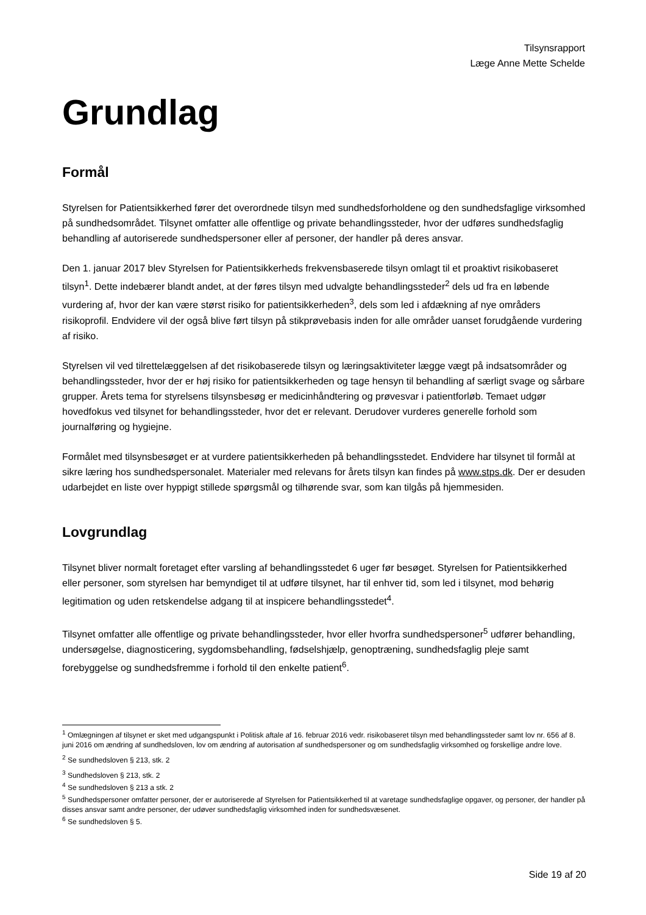Tilsynsrapport
Læge Anne Mette Schelde
Grundlag
Formål
Styrelsen for Patientsikkerhed fører det overordnede tilsyn med sundhedsforholdene og den sundhedsfaglige virksomhed på sundhedsområdet. Tilsynet omfatter alle offentlige og private behandlingssteder, hvor der udføres sundhedsfaglig behandling af autoriserede sundhedspersoner eller af personer, der handler på deres ansvar.
Den 1. januar 2017 blev Styrelsen for Patientsikkerheds frekvensbaserede tilsyn omlagt til et proaktivt risikobaseret tilsyn<sup>1</sup>. Dette indebærer blandt andet, at der føres tilsyn med udvalgte behandlingssteder<sup>2</sup> dels ud fra en løbende vurdering af, hvor der kan være størst risiko for patientsikkerheden<sup>3</sup>, dels som led i afdækning af nye områders risikoprofil. Endvidere vil der også blive ført tilsyn på stikprøvebasis inden for alle områder uanset forudgående vurdering af risiko.
Styrelsen vil ved tilrettelæggelsen af det risikobaserede tilsyn og læringsaktiviteter lægge vægt på indsatsområder og behandlingssteder, hvor der er høj risiko for patientsikkerheden og tage hensyn til behandling af særligt svage og sårbare grupper. Årets tema for styrelsens tilsynsbesøg er medicinhåndtering og prøvesvar i patientforløb. Temaet udgør hovedfokus ved tilsynet for behandlingssteder, hvor det er relevant. Derudover vurderes generelle forhold som journalføring og hygiejne.
Formålet med tilsynsbesøget er at vurdere patientsikkerheden på behandlingsstedet. Endvidere har tilsynet til formål at sikre læring hos sundhedspersonalet. Materialer med relevans for årets tilsyn kan findes på www.stps.dk. Der er desuden udarbejdet en liste over hyppigt stillede spørgsmål og tilhørende svar, som kan tilgås på hjemmesiden.
Lovgrundlag
Tilsynet bliver normalt foretaget efter varsling af behandlingsstedet 6 uger før besøget. Styrelsen for Patientsikkerhed eller personer, som styrelsen har bemyndiget til at udføre tilsynet, har til enhver tid, som led i tilsynet, mod behørig legitimation og uden retskendelse adgang til at inspicere behandlingsstedet<sup>4</sup>.
Tilsynet omfatter alle offentlige og private behandlingssteder, hvor eller hvorfra sundhedspersoner<sup>5</sup> udfører behandling, undersøgelse, diagnosticering, sygdomsbehandling, fødselshjælp, genoptræning, sundhedsfaglig pleje samt forebyggelse og sundhedsfremme i forhold til den enkelte patient<sup>6</sup>.
<sup>1</sup> Omlægningen af tilsynet er sket med udgangspunkt i Politisk aftale af 16. februar 2016 vedr. risikobaseret tilsyn med behandlingssteder samt lov nr. 656 af 8. juni 2016 om ændring af sundhedsloven, lov om ændring af autorisation af sundhedspersoner og om sundhedsfaglig virksomhed og forskellige andre love.
<sup>2</sup> Se sundhedsloven § 213, stk. 2
<sup>3</sup> Sundhedsloven § 213, stk. 2
<sup>4</sup> Se sundhedsloven § 213 a stk. 2
<sup>5</sup> Sundhedspersoner omfatter personer, der er autoriserede af Styrelsen for Patientsikkerhed til at varetage sundhedsfaglige opgaver, og personer, der handler på disses ansvar samt andre personer, der udøver sundhedsfaglig virksomhed inden for sundhedsvæsenet.
<sup>6</sup> Se sundhedsloven § 5.
Side 19 af 20